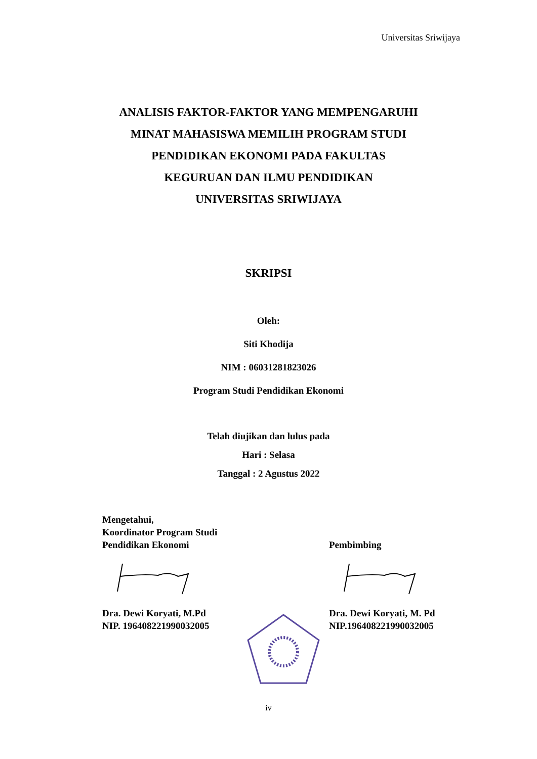Universitas Sriwijaya
ANALISIS FAKTOR-FAKTOR YANG MEMPENGARUHI
MINAT MAHASISWA MEMILIH PROGRAM STUDI
PENDIDIKAN EKONOMI PADA FAKULTAS
KEGURUAN DAN ILMU PENDIDIKAN
UNIVERSITAS SRIWIJAYA
SKRIPSI
Oleh:
Siti Khodija
NIM : 06031281823026
Program Studi Pendidikan Ekonomi
Telah diujikan dan lulus pada
Hari : Selasa
Tanggal : 2 Agustus 2022
Mengetahui,
Koordinator Program Studi
Pendidikan Ekonomi
Dra. Dewi Koryati, M.Pd
NIP. 196408221990032005
Pembimbing
Dra. Dewi Koryati, M. Pd
NIP.196408221990032005
iv